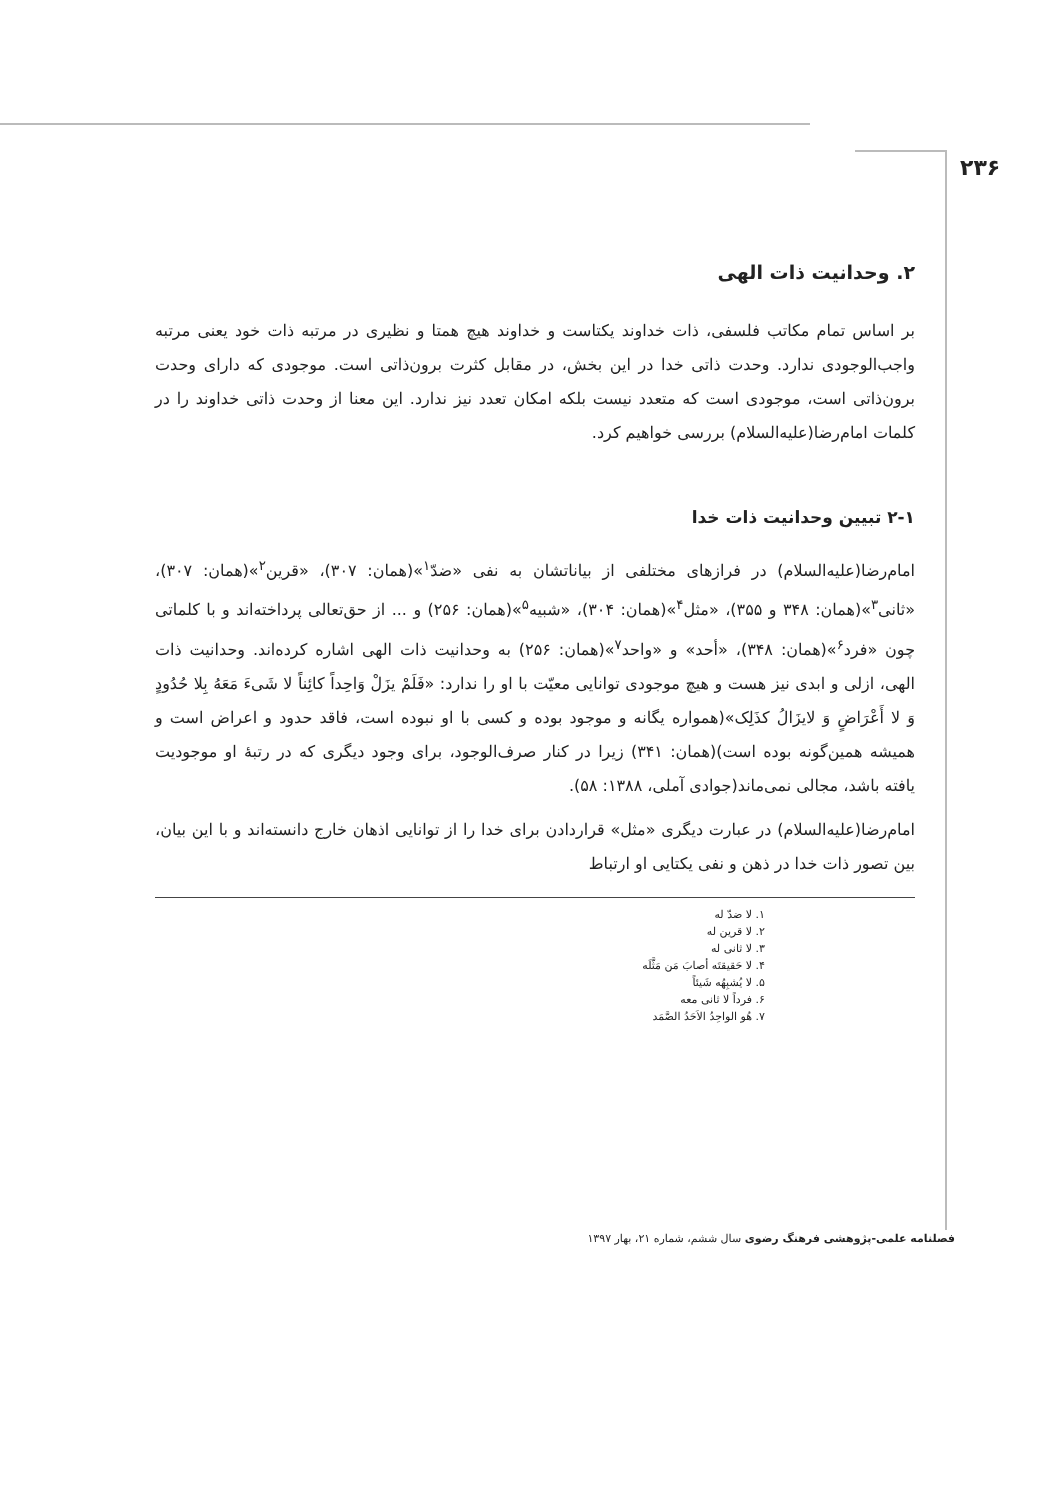۲۳۶
۲. وحدانیت ذات الهی
بر اساس تمام مکاتب فلسفی، ذات خداوند یکتاست و خداوند هیچ همتا و نظیری در مرتبه ذات خود یعنی مرتبه واجب‌الوجودی ندارد. وحدت ذاتی خدا در این بخش، در مقابل کثرت برون‌ذاتی است. موجودی که دارای وحدت برون‌ذاتی است، موجودی است که متعدد نیست بلکه امکان تعدد نیز ندارد. این معنا از وحدت ذاتی خداوند را در کلمات امام‌رضا(علیه‌السلام) بررسی خواهیم کرد.
۲-۱ تبیین وحدانیت ذات خدا
امام‌رضا(علیه‌السلام) در فرازهای مختلفی از بیاناتشان به نفی «ضدّ<sup>۱</sup>»(همان: ۳۰۷)، «قرین<sup>۲</sup>»(همان: ۳۰۷)، «ثانی<sup>۳</sup>»(همان: ۳۴۸ و ۳۵۵)، «مثل<sup>۴</sup>»(همان: ۳۰۴)، «شبیه<sup>۵</sup>»(همان: ۲۵۶) و ... از حق‌تعالی پرداخته‌اند و با کلماتی چون «فرد<sup>۶</sup>»(همان: ۳۴۸)، «أحد» و «واحد<sup>۷</sup>»(همان: ۲۵۶) به وحدانیت ذات الهی اشاره کرده‌اند. وحدانیت ذات الهی، ازلی و ابدی نیز هست و هیچ موجودی توانایی معیّت با او را ندارد: «فَلَمْ یزَلْ وَاحِداً کائِناً لا شَیءَ مَعَهُ بِلا حُدُودٍ وَ لا أَعْرَاضٍ وَ لایزَالُ کذَلِک»(همواره یگانه و موجود بوده و کسی با او نبوده است، فاقد حدود و اعراض است و همیشه همین‌گونه بوده است)(همان: ۳۴۱) زیرا در کنار صرف‌الوجود، برای وجود دیگری که در رتبهٔ او موجودیت یافته باشد، مجالی نمی‌ماند(جوادی آملی، ۱۳۸۸: ۵۸).
امام‌رضا(علیه‌السلام) در عبارت دیگری «مثل» قراردادن برای خدا را از توانایی اذهان خارج دانسته‌اند و با این بیان، بین تصور ذات خدا در ذهن و نفی یکتایی او ارتباط
۱. لا ضدّ له
۲. لا قرین له
۳. لا ثانی له
۴. لا حَقیقتَه أصابَ مَن مَثَّلَه
۵. لا یُشبِهُه شَیئاً
۶. فرداً لا ثانی معه
۷. هُو الواحِدُ الاَحَدُ الصَّمَد
فصلنامه علمی-پژوهشی فرهنگ رضوی سال ششم، شماره ۲۱، بهار ۱۳۹۷